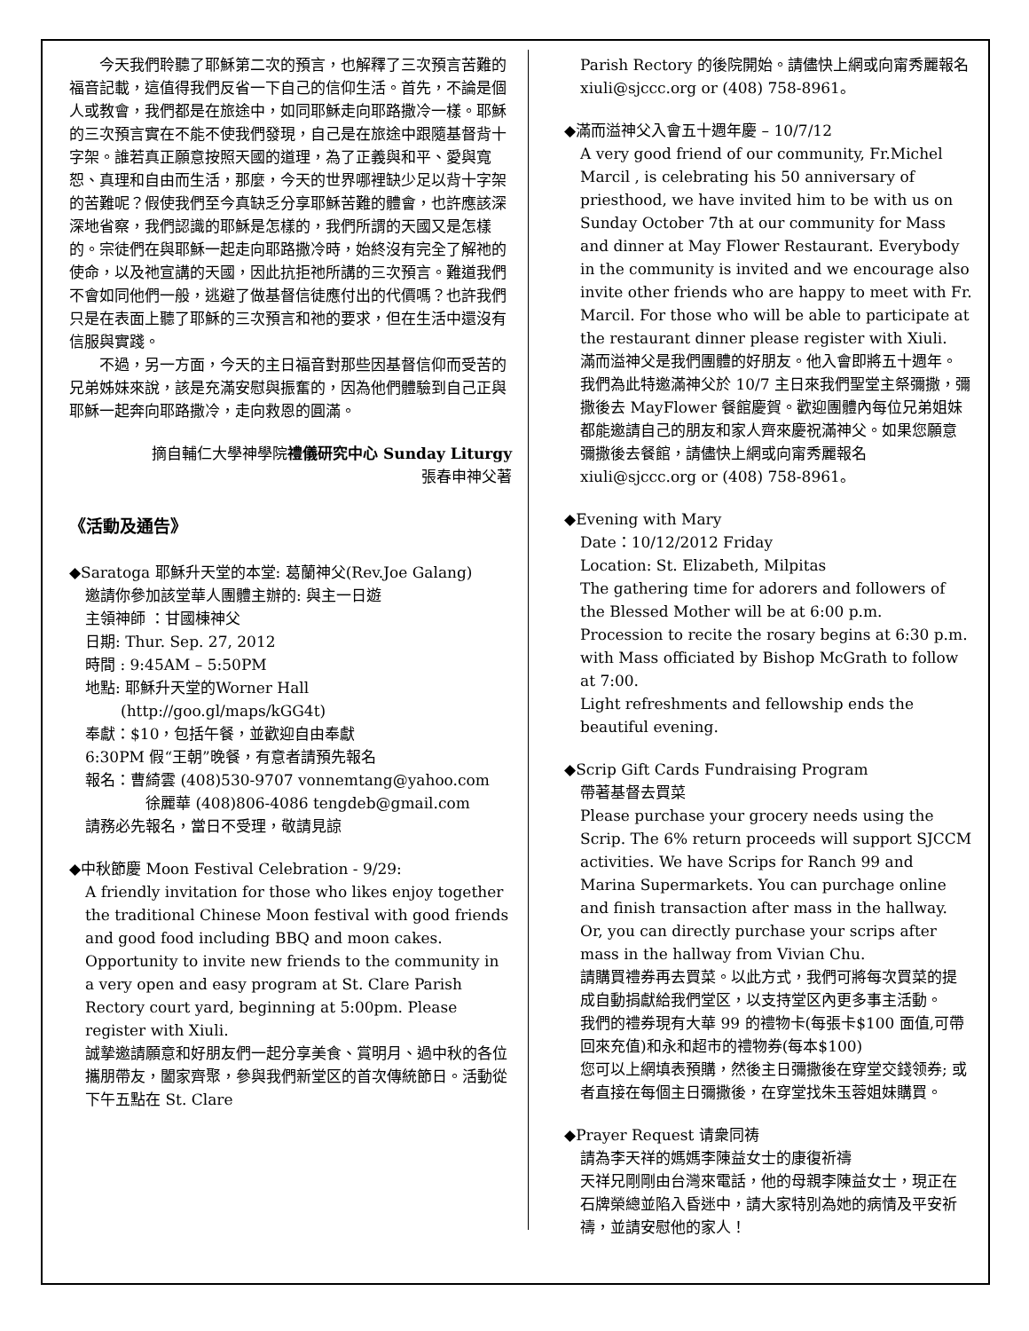今天我們聆聽了耶穌第二次的預言，也解釋了三次預言苦難的福音記載，這值得我們反省一下自己的信仰生活。首先，不論是個人或教會，我們都是在旅途中，如同耶穌走向耶路撒冷一樣。耶穌的三次預言實在不能不使我們發現，自己是在旅途中跟隨基督背十字架。誰若真正願意按照天國的道理，為了正義與和平、愛與寬恕、真理和自由而生活，那麼，今天的世界哪裡缺少足以背十字架的苦難呢？假使我們至今真缺乏分享耶穌苦難的體會，也許應該深深地省察，我們認識的耶穌是怎樣的，我們所謂的天國又是怎樣的。宗徒們在與耶穌一起走向耶路撒冷時，始終沒有完全了解祂的使命，以及祂宣講的天國，因此抗拒祂所講的三次預言。難道我們不會如同他們一般，逃避了做基督信徒應付出的代價嗎？也許我們只是在表面上聽了耶穌的三次預言和祂的要求，但在生活中還沒有信服與實踐。
不過，另一方面，今天的主日福音對那些因基督信仰而受苦的兄弟姊妹來說，該是充滿安慰與振奮的，因為他們體驗到自己正與耶穌一起奔向耶路撒冷，走向救恩的圓滿。
摘自輔仁大學神學院禮儀研究中心 Sunday Liturgy
張春申神父著
《活動及通告》
◆Saratoga 耶穌升天堂的本堂: 葛蘭神父(Rev.Joe Galang)
邀請你參加該堂華人團體主辦的: 與主一日遊
主領神師 ：甘國棟神父
日期: Thur. Sep. 27, 2012
時間 : 9:45AM – 5:50PM
地點: 耶穌升天堂的Worner Hall
(http://goo.gl/maps/kGG4t)
奉獻：$10，包括午餐，並歡迎自由奉獻
6:30PM 假“王朝”晚餐，有意者請預先報名
報名：曹綺雲 (408)530-9707 vonnemtang@yahoo.com
徐麗華 (408)806-4086 tengdeb@gmail.com
請務必先報名，當日不受理，敬請見諒
◆中秋節慶 Moon Festival Celebration - 9/29:
A friendly invitation for those who likes enjoy together the traditional Chinese Moon festival with good friends and good food including BBQ and moon cakes. Opportunity to invite new friends to the community in a very open and easy program at St. Clare Parish Rectory court yard, beginning at 5:00pm. Please register with Xiuli.
誠摯邀請願意和好朋友們一起分享美食、賞明月、過中秋的各位攜朋帶友，闔家齊聚，參與我們新堂区的首次傳統節日。活動從下午五點在 St. Clare
Parish Rectory 的後院開始。請儘快上網或向甯秀麗報名 xiuli@sjccc.org or (408) 758-8961。
◆滿而溢神父入會五十週年慶 – 10/7/12
A very good friend of our community, Fr.Michel Marcil , is celebrating his 50 anniversary of priesthood, we have invited him to be with us on Sunday October 7th at our community for Mass and dinner at May Flower Restaurant. Everybody in the community is invited and we encourage also invite other friends who are happy to meet with Fr. Marcil. For those who will be able to participate at the restaurant dinner please register with Xiuli.
滿而溢神父是我們團體的好朋友。他入會即將五十週年。我們為此特邀滿神父於 10/7 主日來我們聖堂主祭彌撒，彌撒後去 MayFlower 餐館慶賀。歡迎團體內每位兄弟姐妹都能邀請自己的朋友和家人齊來慶祝滿神父。如果您願意彌撒後去餐館，請儘快上網或向甯秀麗報名 xiuli@sjccc.org or (408) 758-8961。
◆Evening with Mary
Date：10/12/2012 Friday
Location: St. Elizabeth, Milpitas
The gathering time for adorers and followers of the Blessed Mother will be at 6:00 p.m.
Procession to recite the rosary begins at 6:30 p.m. with Mass officiated by Bishop McGrath to follow at 7:00.
Light refreshments and fellowship ends the beautiful evening.
◆Scrip Gift Cards Fundraising Program
帶著基督去買菜
Please purchase your grocery needs using the Scrip. The 6% return proceeds will support SJCCM activities. We have Scrips for Ranch 99 and Marina Supermarkets. You can purchage online and finish transaction after mass in the hallway. Or, you can directly purchase your scrips after mass in the hallway from Vivian Chu.
請購買禮券再去買菜。以此方式，我們可將每次買菜的提成自動捐獻給我們堂区，以支持堂区內更多事主活動。
我們的禮券現有大華 99 的禮物卡(每張卡$100 面值,可帶回來充值)和永和超市的禮物券(每本$100)
您可以上網填表預購，然後主日彌撒後在穿堂交錢领券; 或者直接在每個主日彌撒後，在穿堂找朱玉蓉姐妹購買。
◆Prayer Request 请衆同祷
請為李天祥的媽媽李陳益女士的康復祈禱
天祥兄剛剛由台灣來電話，他的母親李陳益女士，現正在石牌榮總並陷入昏迷中，請大家特別為她的病情及平安祈禱，並請安慰他的家人！